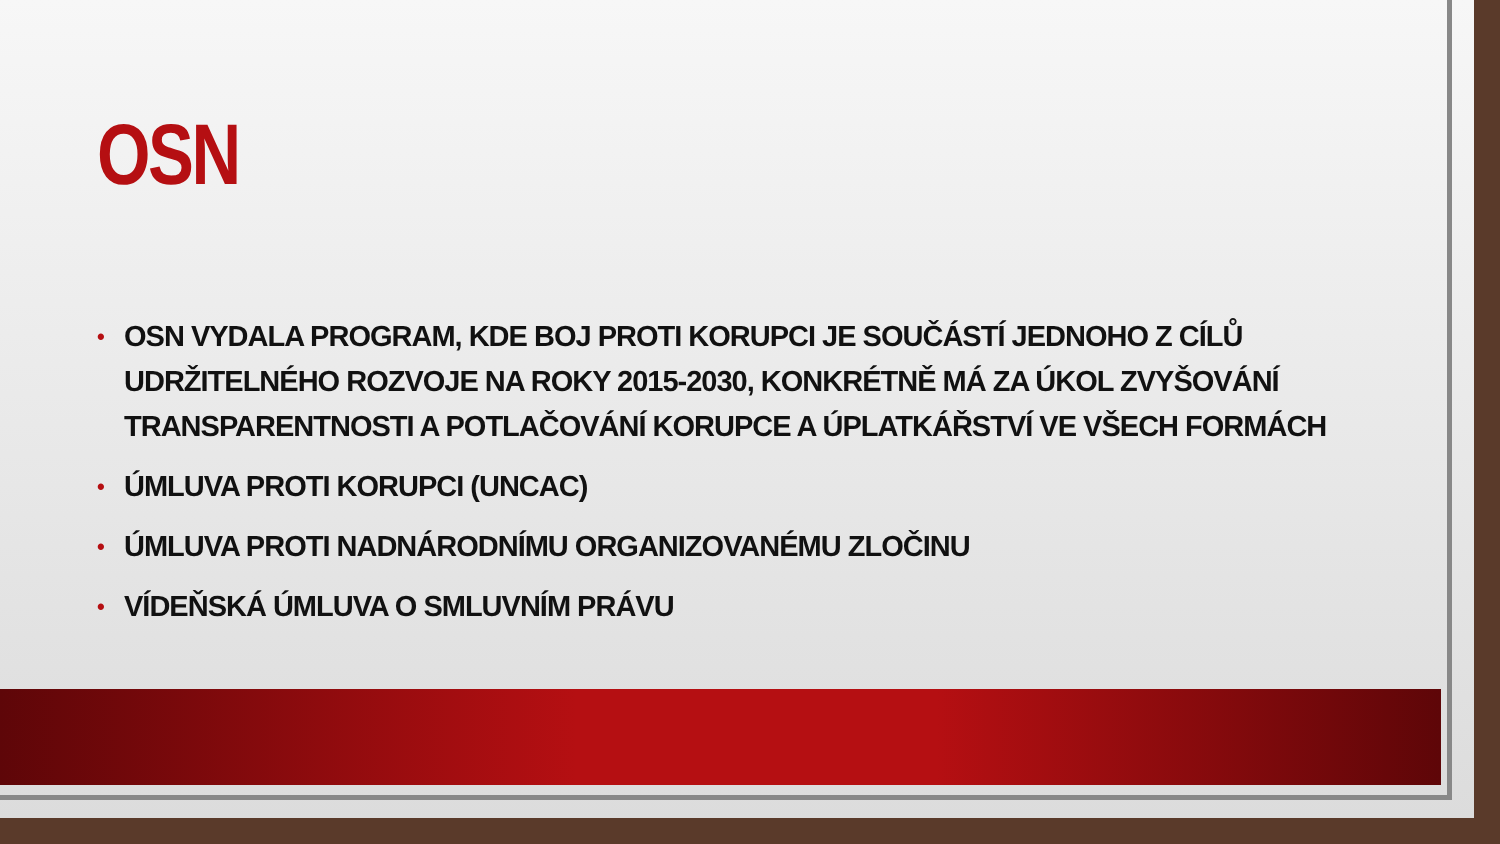OSN
• OSN VYDALA PROGRAM, KDE BOJ PROTI KORUPCI JE SOUČÁSTÍ JEDNOHO Z CÍLŮ UDRŽITELNÉHO ROZVOJE NA ROKY 2015-2030, KONKRÉTNĚ MÁ ZA ÚKOL ZVYŠOVÁNÍ TRANSPARENTNOSTI A POTLAČOVÁNÍ KORUPCE A ÚPLATKÁŘSTVÍ VE VŠECH FORMÁCH
• ÚMLUVA PROTI KORUPCI (UNCAC)
• ÚMLUVA PROTI NADNÁRODNÍMU ORGANIZOVANÉMU ZLOČINU
• VÍDEŇSKÁ ÚMLUVA O SMLUVNÍM PRÁVU